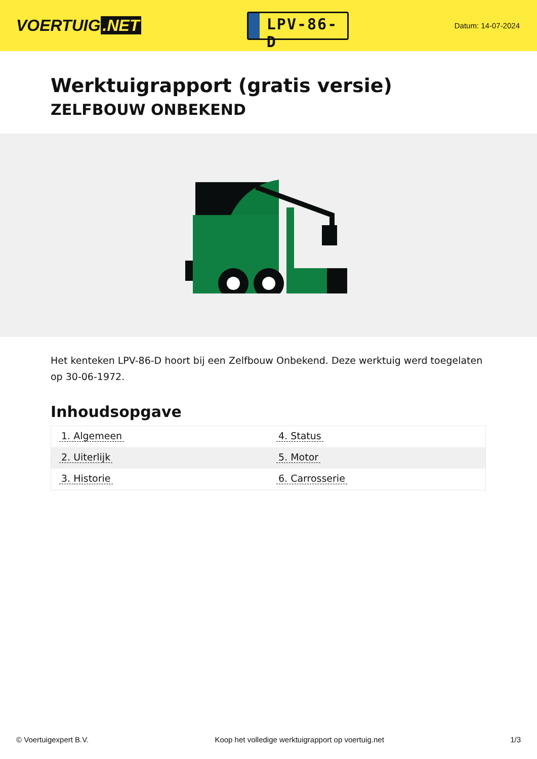VOERTUIG.NET
LPV-86-D
Datum: 14-07-2024
Werktuigrapport (gratis versie)
ZELFBOUW ONBEKEND
Het kenteken LPV-86-D hoort bij een Zelfbouw Onbekend. Deze werktuig werd toegelaten op 30-06-1972.
Inhoudsopgave
| 1. Algemeen | 4. Status |
| 2. Uiterlijk | 5. Motor |
| 3. Historie | 6. Carrosserie |
© Voertuigexpert B.V. Koop het volledige werktuigrapport op voertuig.net 1/3